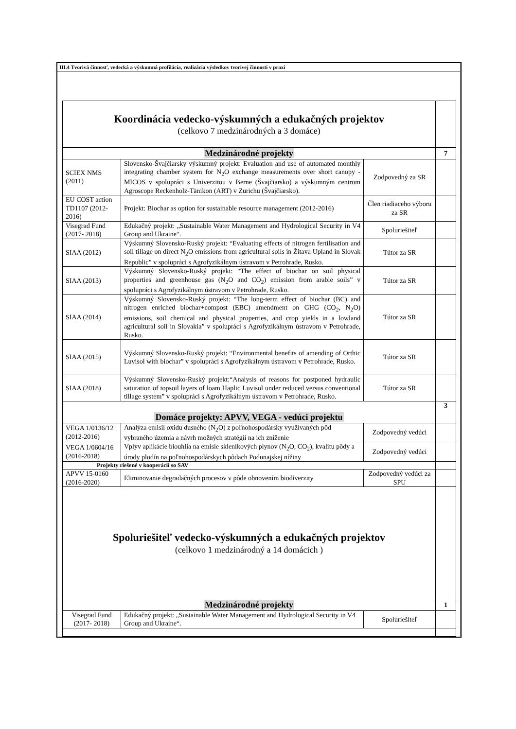III.4 Tvorivá činnosť, vedecká a výskumná profilácia, realizácia výsledkov tvorivej činnosti v praxi
| Koordinácia vedecko-výskumných a edukačných projektov (celkovo 7 medzinárodných a 3 domáce) | | | |
| Medzinárodné projekty | | | 7 |
| SCIEX NMS (2011) | Slovensko-Švajčiarsky výskumný projekt: Evaluation and use of automated monthly integrating chamber system for N<sub>2</sub>O exchange measurements over short canopy - MICOS v spolupráci s Univerzitou v Berne (Švajčiarsko) a výskumným centrom Agroscope Reckenholz-Tänikon (ART) v Zurichu (Švajčiarsko). | Zodpovedný za SR | |
| EU COST action TD1107 (2012-2016) | Projekt: Biochar as option for sustainable resource management (2012-2016) | Člen riadiaceho výboru za SR | |
| Visegrad Fund (2017- 2018) | Edukačný projekt: „Sustainable Water Management and Hydrological Security in V4 Group and Ukraine“. | Spoluriešiteľ | |
| SIAA (2012) | Výskumný Slovensko-Ruský projekt: “Evaluating effects of nitrogen fertilisation and soil tillage on direct N<sub>2</sub>O emissions from agricultural soils in Žitava Upland in Slovak Republic” v spolupráci s Agrofyzikálnym ústravom v Petrohrade, Rusko. | Tútor za SR | |
| SIAA (2013) | Výskumný Slovensko-Ruský projekt: “The effect of biochar on soil physical properties and greenhouse gas (N<sub>2</sub>O and CO<sub>2</sub>) emission from arable soils” v spolupráci s Agrofyzikálnym ústravom v Petrohrade, Rusko. | Tútor za SR | |
| SIAA (2014) | Výskumný Slovensko-Ruský projekt: “The long-term effect of biochar (BC) and nitrogen enriched biochar+compost (EBC) amendment on GHG (CO<sub>2</sub>, N<sub>2</sub>O) emissions, soil chemical and physical properties, and crop yields in a lowland agricultural soil in Slovakia” v spolupráci s Agrofyzikálnym ústravom v Petrohrade, Rusko. | Tútor za SR | |
| SIAA (2015) | Výskumný Slovensko-Ruský projekt: “Environmental benefits of amending of Orthic Luvisol with biochar” v spolupráci s Agrofyzikálnym ústravom v Petrohrade, Rusko. | Tútor za SR | |
| SIAA (2018) | Výskumný Slovensko-Ruský projekt:“Analysis of reasons for postponed hydraulic saturation of topsoil layers of loam Haplic Luvisol under reduced versus conventional tillage system” v spolupráci s Agrofyzikálnym ústravom v Petrohrade, Rusko. | Tútor za SR | |
| Domáce projekty: APVV, VEGA - vedúci projektu | | | 3 |
| VEGA 1/0136/12 (2012-2016) | Analýza emisií oxidu dusného (N<sub>2</sub>O) z poľnohospodársky využívaných pôd vybraného územia a návrh možných stratégií na ich zníženie | Zodpovedný vedúci | |
| VEGA 1/0604/16 (2016-2018) | Vplyv aplikácie biouhlia na emisie skleníkových plynov (N<sub>2</sub>O, CO<sub>2</sub>), kvalitu pôdy a úrody plodín na poľnohospodárskych pôdach Podunajskej nížiny | Zodpovedný vedúci | |
| Projekty riešené v kooperácií so SAV | | | |
| APVV 15-0160 (2016-2020) | Eliminovanie degradačných procesov v pôde obnovením biodiverzity | Zodpovedný vedúci za SPU | |
| Spoluriešiteľ vedecko-výskumných a edukačných projektov (celkovo 1 medzinárodný a 14 domácich ) | | | |
| Medzinárodné projekty | | | 1 |
| Visegrad Fund (2017- 2018) | Edukačný projekt: „Sustainable Water Management and Hydrological Security in V4 Group and Ukraine“. | Spoluriešiteľ | |